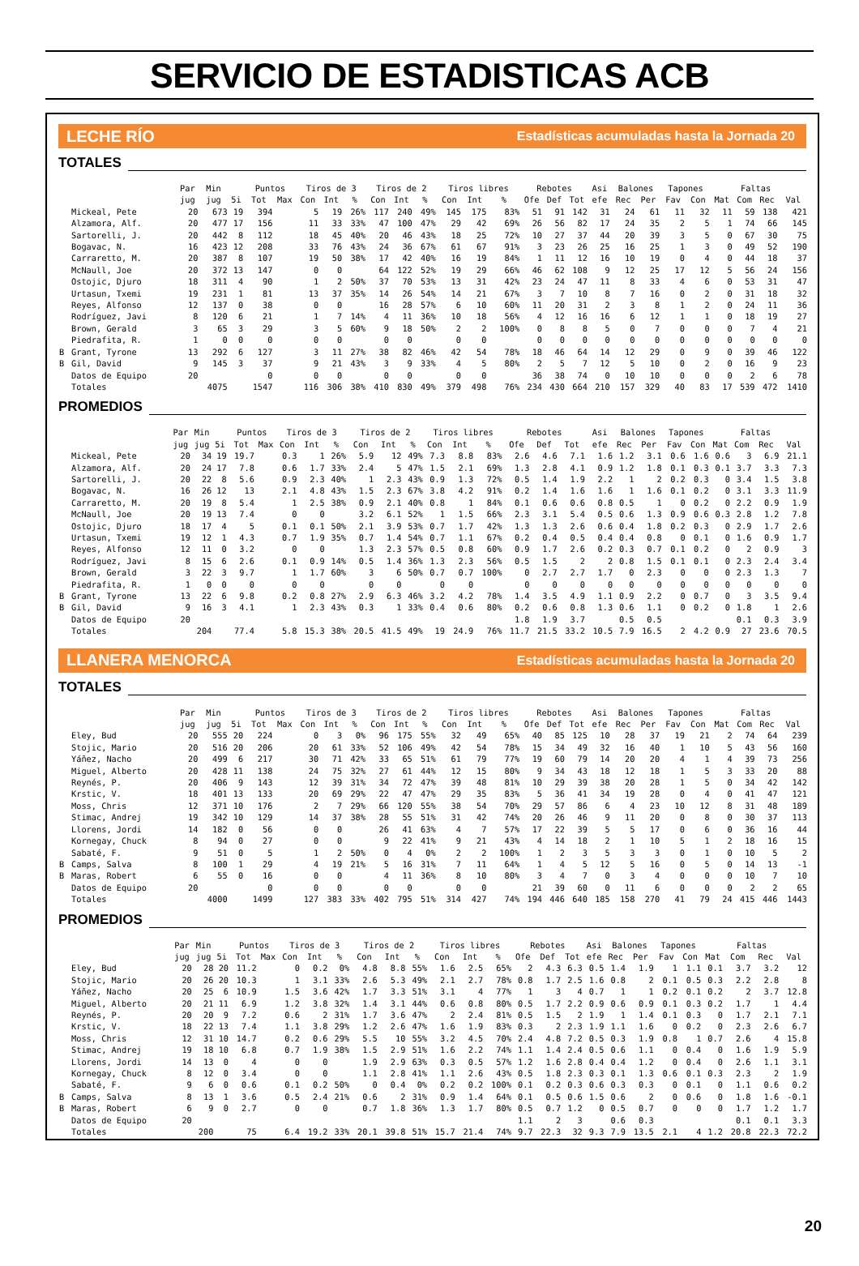SERVICIO DE ESTADISTICAS ACB
LECHE RÍO Estadísticas acumuladas hasta la Jornada 20
TOTALES
| | | Par | Min | | Puntos | | Tiros de 3 | | | Tiros de 2 | | | Tiros libres | | | Rebotes | | | Asi | Balones | | Tapones | | | Faltas | | |
| --- | --- | --- | --- | --- | --- | --- | --- | --- | --- | --- | --- | --- | --- | --- | --- | --- | --- | --- | --- | --- | --- | --- | --- | --- | --- | --- | --- |
| | | jug | jug | 5i | Tot | Max | Con | Int | % | Con | Int | % | Con | Int | % | Ofe | Def | Tot | efe | Rec | Per | Fav | Con | Mat | Com | Rec | Val |
| | Mickeal, Pete | 20 | 673 | 19 | 394 | | 5 | 19 | 26% | 117 | 240 | 49% | 145 | 175 | 83% | 51 | 91 | 142 | 31 | 24 | 61 | 11 | 32 | 11 | 59 | 138 | 421 |
| | Alzamora, Alf. | 20 | 477 | 17 | 156 | | 11 | 33 | 33% | 47 | 100 | 47% | 29 | 42 | 69% | 26 | 56 | 82 | 17 | 24 | 35 | 2 | 5 | 1 | 74 | 66 | 145 |
| | Sartorelli, J. | 20 | 442 | 8 | 112 | | 18 | 45 | 40% | 20 | 46 | 43% | 18 | 25 | 72% | 10 | 27 | 37 | 44 | 20 | 39 | 3 | 5 | 0 | 67 | 30 | 75 |
| | Bogavac, N. | 16 | 423 | 12 | 208 | | 33 | 76 | 43% | 24 | 36 | 67% | 61 | 67 | 91% | 3 | 23 | 26 | 25 | 16 | 25 | 1 | 3 | 0 | 49 | 52 | 190 |
| | Carraretto, M. | 20 | 387 | 8 | 107 | | 19 | 50 | 38% | 17 | 42 | 40% | 16 | 19 | 84% | 1 | 11 | 12 | 16 | 10 | 19 | 0 | 4 | 0 | 44 | 18 | 37 |
| | McNaull, Joe | 20 | 372 | 13 | 147 | | 0 | 0 | | 64 | 122 | 52% | 19 | 29 | 66% | 46 | 62 | 108 | 9 | 12 | 25 | 17 | 12 | 5 | 56 | 24 | 156 |
| | Ostojic, Djuro | 18 | 311 | 4 | 90 | | 1 | 2 | 50% | 37 | 70 | 53% | 13 | 31 | 42% | 23 | 24 | 47 | 11 | 8 | 33 | 4 | 6 | 0 | 53 | 31 | 47 |
| | Urtasun, Txemi | 19 | 231 | 1 | 81 | | 13 | 37 | 35% | 14 | 26 | 54% | 14 | 21 | 67% | 3 | 7 | 10 | 8 | 7 | 16 | 0 | 2 | 0 | 31 | 18 | 32 |
| | Reyes, Alfonso | 12 | 137 | 0 | 38 | | 0 | 0 | | 16 | 28 | 57% | 6 | 10 | 60% | 11 | 20 | 31 | 2 | 3 | 8 | 1 | 2 | 0 | 24 | 11 | 36 |
| | Rodríguez, Javi | 8 | 120 | 6 | 21 | | 1 | 7 | 14% | 4 | 11 | 36% | 10 | 18 | 56% | 4 | 12 | 16 | 16 | 6 | 12 | 1 | 1 | 0 | 18 | 19 | 27 |
| | Brown, Gerald | 3 | 65 | 3 | 29 | | 3 | 5 | 60% | 9 | 18 | 50% | 2 | 2 | 100% | 0 | 8 | 8 | 5 | 0 | 7 | 0 | 0 | 0 | 7 | 4 | 21 |
| | Piedrafita, R. | 1 | 0 | 0 | 0 | | 0 | 0 | | 0 | 0 | | 0 | 0 | | 0 | 0 | 0 | 0 | 0 | 0 | 0 | 0 | 0 | 0 | 0 | 0 |
| B | Grant, Tyrone | 13 | 292 | 6 | 127 | | 3 | 11 | 27% | 38 | 82 | 46% | 42 | 54 | 78% | 18 | 46 | 64 | 14 | 12 | 29 | 0 | 9 | 0 | 39 | 46 | 122 |
| B | Gil, David | 9 | 145 | 3 | 37 | | 9 | 21 | 43% | 3 | 9 | 33% | 4 | 5 | 80% | 2 | 5 | 7 | 12 | 5 | 10 | 0 | 2 | 0 | 16 | 9 | 23 |
| | Datos de Equipo | 20 | | | 0 | | 0 | 0 | | 0 | 0 | | 0 | 0 | | 36 | 38 | 74 | 0 | 10 | 10 | 0 | 0 | 0 | 2 | 6 | 78 |
| | Totales | | 4075 | | 1547 | | 116 | 306 | 38% | 410 | 830 | 49% | 379 | 498 | 76% | 234 | 430 | 664 | 210 | 157 | 329 | 40 | 83 | 17 | 539 | 472 | 1410 |
PROMEDIOS
| | | Par | Min | | Puntos | | Tiros de 3 | | | Tiros de 2 | | | Tiros libres | | | Rebotes | | | Asi | Balones | | Tapones | | | Faltas | | |
| --- | --- | --- | --- | --- | --- | --- | --- | --- | --- | --- | --- | --- | --- | --- | --- | --- | --- | --- | --- | --- | --- | --- | --- | --- | --- | --- | --- |
| | | jug | jug | 5i | Tot | Max | Con | Int | % | Con | Int | % | Con | Int | % | Ofe | Def | Tot | efe | Rec | Per | Fav | Con | Mat | Com | Rec | Val |
| | Mickeal, Pete | 20 | 34 | 19 | 19.7 | | 0.3 | 1 | 26% | 5.9 | 12 | 49% | 7.3 | 8.8 | 83% | 2.6 | 4.6 | 7.1 | 1.6 | 1.2 | 3.1 | 0.6 | 1.6 | 0.6 | 3 | 6.9 | 21.1 |
| | Alzamora, Alf. | 20 | 24 | 17 | 7.8 | | 0.6 | 1.7 | 33% | 2.4 | 5 | 47% | 1.5 | 2.1 | 69% | 1.3 | 2.8 | 4.1 | 0.9 | 1.2 | 1.8 | 0.1 | 0.3 | 0.1 | 3.7 | 3.3 | 7.3 |
| | Sartorelli, J. | 20 | 22 | 8 | 5.6 | | 0.9 | 2.3 | 40% | 1 | 2.3 | 43% | 0.9 | 1.3 | 72% | 0.5 | 1.4 | 1.9 | 2.2 | 1 | 2 | 0.2 | 0.3 | 0 | 3.4 | 1.5 | 3.8 |
| | Bogavac, N. | 16 | 26 | 12 | 13 | | 2.1 | 4.8 | 43% | 1.5 | 2.3 | 67% | 3.8 | 4.2 | 91% | 0.2 | 1.4 | 1.6 | 1.6 | 1 | 1.6 | 0.1 | 0.2 | 0 | 3.1 | 3.3 | 11.9 |
| | Carraretto, M. | 20 | 19 | 8 | 5.4 | | 1 | 2.5 | 38% | 0.9 | 2.1 | 40% | 0.8 | 1 | 84% | 0.1 | 0.6 | 0.6 | 0.8 | 0.5 | 1 | 0 | 0.2 | 0 | 2.2 | 0.9 | 1.9 |
| | McNaull, Joe | 20 | 19 | 13 | 7.4 | | 0 | 0 | | 3.2 | 6.1 | 52% | 1 | 1.5 | 66% | 2.3 | 3.1 | 5.4 | 0.5 | 0.6 | 1.3 | 0.9 | 0.6 | 0.3 | 2.8 | 1.2 | 7.8 |
| | Ostojic, Djuro | 18 | 17 | 4 | 5 | | 0.1 | 0.1 | 50% | 2.1 | 3.9 | 53% | 0.7 | 1.7 | 42% | 1.3 | 1.3 | 2.6 | 0.6 | 0.4 | 1.8 | 0.2 | 0.3 | 0 | 2.9 | 1.7 | 2.6 |
| | Urtasun, Txemi | 19 | 12 | 1 | 4.3 | | 0.7 | 1.9 | 35% | 0.7 | 1.4 | 54% | 0.7 | 1.1 | 67% | 0.2 | 0.4 | 0.5 | 0.4 | 0.4 | 0.8 | 0 | 0.1 | 0 | 1.6 | 0.9 | 1.7 |
| | Reyes, Alfonso | 12 | 11 | 0 | 3.2 | | 0 | 0 | | 1.3 | 2.3 | 57% | 0.5 | 0.8 | 60% | 0.9 | 1.7 | 2.6 | 0.2 | 0.3 | 0.7 | 0.1 | 0.2 | 0 | 2 | 0.9 | 3 |
| | Rodríguez, Javi | 8 | 15 | 6 | 2.6 | | 0.1 | 0.9 | 14% | 0.5 | 1.4 | 36% | 1.3 | 2.3 | 56% | 0.5 | 1.5 | 2 | 2 | 0.8 | 1.5 | 0.1 | 0.1 | 0 | 2.3 | 2.4 | 3.4 |
| | Brown, Gerald | 3 | 22 | 3 | 9.7 | | 1 | 1.7 | 60% | 3 | 6 | 50% | 0.7 | 0.7 | 100% | 0 | 2.7 | 2.7 | 1.7 | 0 | 2.3 | 0 | 0 | 0 | 2.3 | 1.3 | 7 |
| | Piedrafita, R. | 1 | 0 | 0 | 0 | | 0 | 0 | | 0 | 0 | | 0 | 0 | | 0 | 0 | 0 | 0 | 0 | 0 | 0 | 0 | 0 | 0 | 0 | 0 |
| B | Grant, Tyrone | 13 | 22 | 6 | 9.8 | | 0.2 | 0.8 | 27% | 2.9 | 6.3 | 46% | 3.2 | 4.2 | 78% | 1.4 | 3.5 | 4.9 | 1.1 | 0.9 | 2.2 | 0 | 0.7 | 0 | 3 | 3.5 | 9.4 |
| B | Gil, David | 9 | 16 | 3 | 4.1 | | 1 | 2.3 | 43% | 0.3 | 1 | 33% | 0.4 | 0.6 | 80% | 0.2 | 0.6 | 0.8 | 1.3 | 0.6 | 1.1 | 0 | 0.2 | 0 | 1.8 | 1 | 2.6 |
| | Datos de Equipo | 20 | | | | | | | | | | | | | | 1.8 | 1.9 | 3.7 | | 0.5 | 0.5 | | | | 0.1 | 0.3 | 3.9 |
| | Totales | | 204 | | 77.4 | | 5.8 | 15.3 | 38% | 20.5 | 41.5 | 49% | 19 | 24.9 | 76% | 11.7 | 21.5 | 33.2 | 10.5 | 7.9 | 16.5 | 2 | 4.2 | 0.9 | 27 | 23.6 | 70.5 |
LLANERA MENORCA Estadísticas acumuladas hasta la Jornada 20
TOTALES
| | | Par | Min | | Puntos | | Tiros de 3 | | | Tiros de 2 | | | Tiros libres | | | Rebotes | | | Asi | Balones | | Tapones | | | Faltas | | |
| --- | --- | --- | --- | --- | --- | --- | --- | --- | --- | --- | --- | --- | --- | --- | --- | --- | --- | --- | --- | --- | --- | --- | --- | --- | --- | --- | --- |
| | | jug | jug | 5i | Tot | Max | Con | Int | % | Con | Int | % | Con | Int | % | Ofe | Def | Tot | efe | Rec | Per | Fav | Con | Mat | Com | Rec | Val |
| | Eley, Bud | 20 | 555 | 20 | 224 | | 0 | 3 | 0% | 96 | 175 | 55% | 32 | 49 | 65% | 40 | 85 | 125 | 10 | 28 | 37 | 19 | 21 | 2 | 74 | 64 | 239 |
| | Stojic, Mario | 20 | 516 | 20 | 206 | | 20 | 61 | 33% | 52 | 106 | 49% | 42 | 54 | 78% | 15 | 34 | 49 | 32 | 16 | 40 | 1 | 10 | 5 | 43 | 56 | 160 |
| | Yáñez, Nacho | 20 | 499 | 6 | 217 | | 30 | 71 | 42% | 33 | 65 | 51% | 61 | 79 | 77% | 19 | 60 | 79 | 14 | 20 | 20 | 4 | 1 | 4 | 39 | 73 | 256 |
| | Miguel, Alberto | 20 | 428 | 11 | 138 | | 24 | 75 | 32% | 27 | 61 | 44% | 12 | 15 | 80% | 9 | 34 | 43 | 18 | 12 | 18 | 1 | 5 | 3 | 33 | 20 | 88 |
| | Reynés, P. | 20 | 406 | 9 | 143 | | 12 | 39 | 31% | 34 | 72 | 47% | 39 | 48 | 81% | 10 | 29 | 39 | 38 | 20 | 28 | 1 | 5 | 0 | 34 | 42 | 142 |
| | Krstic, V. | 18 | 401 | 13 | 133 | | 20 | 69 | 29% | 22 | 47 | 47% | 29 | 35 | 83% | 5 | 36 | 41 | 34 | 19 | 28 | 0 | 4 | 0 | 41 | 47 | 121 |
| | Moss, Chris | 12 | 371 | 10 | 176 | | 2 | 7 | 29% | 66 | 120 | 55% | 38 | 54 | 70% | 29 | 57 | 86 | 6 | 4 | 23 | 10 | 12 | 8 | 31 | 48 | 189 |
| | Stimac, Andrej | 19 | 342 | 10 | 129 | | 14 | 37 | 38% | 28 | 55 | 51% | 31 | 42 | 74% | 20 | 26 | 46 | 9 | 11 | 20 | 0 | 8 | 0 | 30 | 37 | 113 |
| | Llorens, Jordi | 14 | 182 | 0 | 56 | | 0 | 0 | | 26 | 41 | 63% | 4 | 7 | 57% | 17 | 22 | 39 | 5 | 5 | 17 | 0 | 6 | 0 | 36 | 16 | 44 |
| | Kornegay, Chuck | 8 | 94 | 0 | 27 | | 0 | 0 | | 9 | 22 | 41% | 9 | 21 | 43% | 4 | 14 | 18 | 2 | 1 | 10 | 5 | 1 | 2 | 18 | 16 | 15 |
| | Sabaté, F. | 9 | 51 | 0 | 5 | | 1 | 2 | 50% | 0 | 4 | 0% | 2 | 2 | 100% | 1 | 2 | 3 | 5 | 3 | 3 | 0 | 1 | 0 | 10 | 5 | 2 |
| B | Camps, Salva | 8 | 100 | 1 | 29 | | 4 | 19 | 21% | 5 | 16 | 31% | 7 | 11 | 64% | 1 | 4 | 5 | 12 | 5 | 16 | 0 | 5 | 0 | 14 | 13 | -1 |
| B | Maras, Robert | 6 | 55 | 0 | 16 | | 0 | 0 | | 4 | 11 | 36% | 8 | 10 | 80% | 3 | 4 | 7 | 0 | 3 | 4 | 0 | 0 | 0 | 10 | 7 | 10 |
| | Datos de Equipo | 20 | | | 0 | | 0 | 0 | | 0 | 0 | | 0 | 0 | | 21 | 39 | 60 | 0 | 11 | 6 | 0 | 0 | 0 | 2 | 2 | 65 |
| | Totales | | 4000 | | 1499 | | 127 | 383 | 33% | 402 | 795 | 51% | 314 | 427 | 74% | 194 | 446 | 640 | 185 | 158 | 270 | 41 | 79 | 24 | 415 | 446 | 1443 |
PROMEDIOS
| | | Par | Min | | Puntos | | Tiros de 3 | | | Tiros de 2 | | | Tiros libres | | | Rebotes | | | Asi | Balones | | Tapones | | | Faltas | | |
| --- | --- | --- | --- | --- | --- | --- | --- | --- | --- | --- | --- | --- | --- | --- | --- | --- | --- | --- | --- | --- | --- | --- | --- | --- | --- | --- | --- |
| | | jug | jug | 5i | Tot | Max | Con | Int | % | Con | Int | % | Con | Int | % | Ofe | Def | Tot | efe | Rec | Per | Fav | Con | Mat | Com | Rec | Val |
| | Eley, Bud | 20 | 28 | 20 | 11.2 | | 0 | 0.2 | 0% | 4.8 | 8.8 | 55% | 1.6 | 2.5 | 65% | 2 | 4.3 | 6.3 | 0.5 | 1.4 | 1.9 | 1 | 1.1 | 0.1 | 3.7 | 3.2 | 12 |
| | Stojic, Mario | 20 | 26 | 20 | 10.3 | | 1 | 3.1 | 33% | 2.6 | 5.3 | 49% | 2.1 | 2.7 | 78% | 0.8 | 1.7 | 2.5 | 1.6 | 0.8 | 2 | 0.1 | 0.5 | 0.3 | 2.2 | 2.8 | 8 |
| | Yáñez, Nacho | 20 | 25 | 6 | 10.9 | | 1.5 | 3.6 | 42% | 1.7 | 3.3 | 51% | 3.1 | 4 | 77% | 1 | 3 | 4 | 0.7 | 1 | 1 | 0.2 | 0.1 | 0.2 | 2 | 3.7 | 12.8 |
| | Miguel, Alberto | 20 | 21 | 11 | 6.9 | | 1.2 | 3.8 | 32% | 1.4 | 3.1 | 44% | 0.6 | 0.8 | 80% | 0.5 | 1.7 | 2.2 | 0.9 | 0.6 | 0.9 | 0.1 | 0.3 | 0.2 | 1.7 | 1 | 4.4 |
| | Reynés, P. | 20 | 20 | 9 | 7.2 | | 0.6 | 2 | 31% | 1.7 | 3.6 | 47% | 2 | 2.4 | 81% | 0.5 | 1.5 | 2 | 1.9 | 1 | 1.4 | 0.1 | 0.3 | 0 | 1.7 | 2.1 | 7.1 |
| | Krstic, V. | 18 | 22 | 13 | 7.4 | | 1.1 | 3.8 | 29% | 1.2 | 2.6 | 47% | 1.6 | 1.9 | 83% | 0.3 | 2 | 2.3 | 1.9 | 1.1 | 1.6 | 0 | 0.2 | 0 | 2.3 | 2.6 | 6.7 |
| | Moss, Chris | 12 | 31 | 10 | 14.7 | | 0.2 | 0.6 | 29% | 5.5 | 10 | 55% | 3.2 | 4.5 | 70% | 2.4 | 4.8 | 7.2 | 0.5 | 0.3 | 1.9 | 0.8 | 1 | 0.7 | 2.6 | 4 | 15.8 |
| | Stimac, Andrej | 19 | 18 | 10 | 6.8 | | 0.7 | 1.9 | 38% | 1.5 | 2.9 | 51% | 1.6 | 2.2 | 74% | 1.1 | 1.4 | 2.4 | 0.5 | 0.6 | 1.1 | 0 | 0.4 | 0 | 1.6 | 1.9 | 5.9 |
| | Llorens, Jordi | 14 | 13 | 0 | 4 | | 0 | 0 | | 1.9 | 2.9 | 63% | 0.3 | 0.5 | 57% | 1.2 | 1.6 | 2.8 | 0.4 | 0.4 | 1.2 | 0 | 0.4 | 0 | 2.6 | 1.1 | 3.1 |
| | Kornegay, Chuck | 8 | 12 | 0 | 3.4 | | 0 | 0 | | 1.1 | 2.8 | 41% | 1.1 | 2.6 | 43% | 0.5 | 1.8 | 2.3 | 0.3 | 0.1 | 1.3 | 0.6 | 0.1 | 0.3 | 2.3 | 2 | 1.9 |
| | Sabaté, F. | 9 | 6 | 0 | 0.6 | | 0.1 | 0.2 | 50% | 0 | 0.4 | 0% | 0.2 | 0.2 | 100% | 0.1 | 0.2 | 0.3 | 0.6 | 0.3 | 0.3 | 0 | 0.1 | 0 | 1.1 | 0.6 | 0.2 |
| B | Camps, Salva | 8 | 13 | 1 | 3.6 | | 0.5 | 2.4 | 21% | 0.6 | 2 | 31% | 0.9 | 1.4 | 64% | 0.1 | 0.5 | 0.6 | 1.5 | 0.6 | 2 | 0 | 0.6 | 0 | 1.8 | 1.6 | -0.1 |
| B | Maras, Robert | 6 | 9 | 0 | 2.7 | | 0 | 0 | | 0.7 | 1.8 | 36% | 1.3 | 1.7 | 80% | 0.5 | 0.7 | 1.2 | 0 | 0.5 | 0.7 | 0 | 0 | 0 | 1.7 | 1.2 | 1.7 |
| | Datos de Equipo | 20 | | | | | | | | | | | | | | 1.1 | 2 | 3 | | 0.6 | 0.3 | | | | 0.1 | 0.1 | 3.3 |
| | Totales | | 200 | | 75 | | 6.4 | 19.2 | 33% | 20.1 | 39.8 | 51% | 15.7 | 21.4 | 74% | 9.7 | 22.3 | 32 | 9.3 | 7.9 | 13.5 | 2.1 | 4 | 1.2 | 20.8 | 22.3 | 72.2 |
20